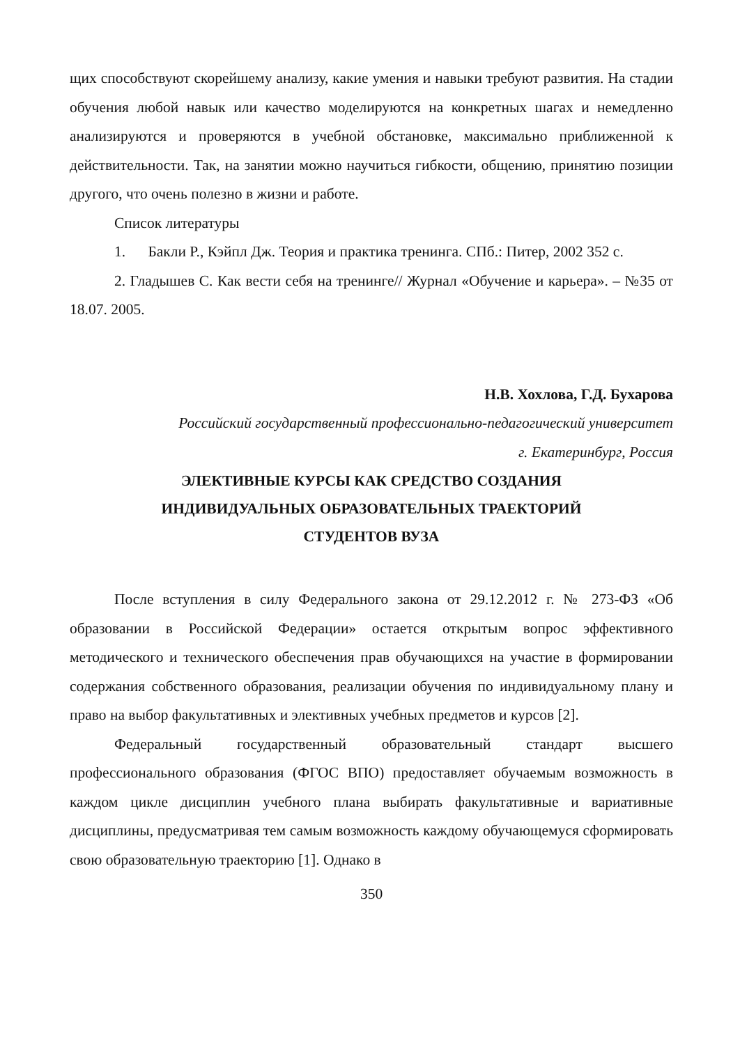щих способствуют скорейшему анализу, какие умения и навыки требуют развития. На стадии обучения любой навык или качество моделируются на конкретных шагах и немедленно анализируются и проверяются в учебной обстановке, максимально приближенной к действительности. Так, на занятии можно научиться гибкости, общению, принятию позиции другого, что очень полезно в жизни и работе.
Список литературы
1. Бакли Р., Кэйпл Дж. Теория и практика тренинга. СПб.: Питер, 2002 352 с.
2. Гладышев С. Как вести себя на тренинге// Журнал «Обучение и карьера». – №35 от 18.07. 2005.
Н.В. Хохлова, Г.Д. Бухарова
Российский государственный профессионально-педагогический университет
г. Екатеринбург, Россия
ЭЛЕКТИВНЫЕ КУРСЫ КАК СРЕДСТВО СОЗДАНИЯ
ИНДИВИДУАЛЬНЫХ ОБРАЗОВАТЕЛЬНЫХ ТРАЕКТОРИЙ
СТУДЕНТОВ ВУЗА
После вступления в силу Федерального закона от 29.12.2012 г. № 273-ФЗ «Об образовании в Российской Федерации» остается открытым вопрос эффективного методического и технического обеспечения прав обучающихся на участие в формировании содержания собственного образования, реализации обучения по индивидуальному плану и право на выбор факультативных и элективных учебных предметов и курсов [2].
Федеральный государственный образовательный стандарт высшего профессионального образования (ФГОС ВПО) предоставляет обучаемым возможность в каждом цикле дисциплин учебного плана выбирать факультативные и вариативные дисциплины, предусматривая тем самым возможность каждому обучающемуся сформировать свою образовательную траекторию [1]. Однако в
350